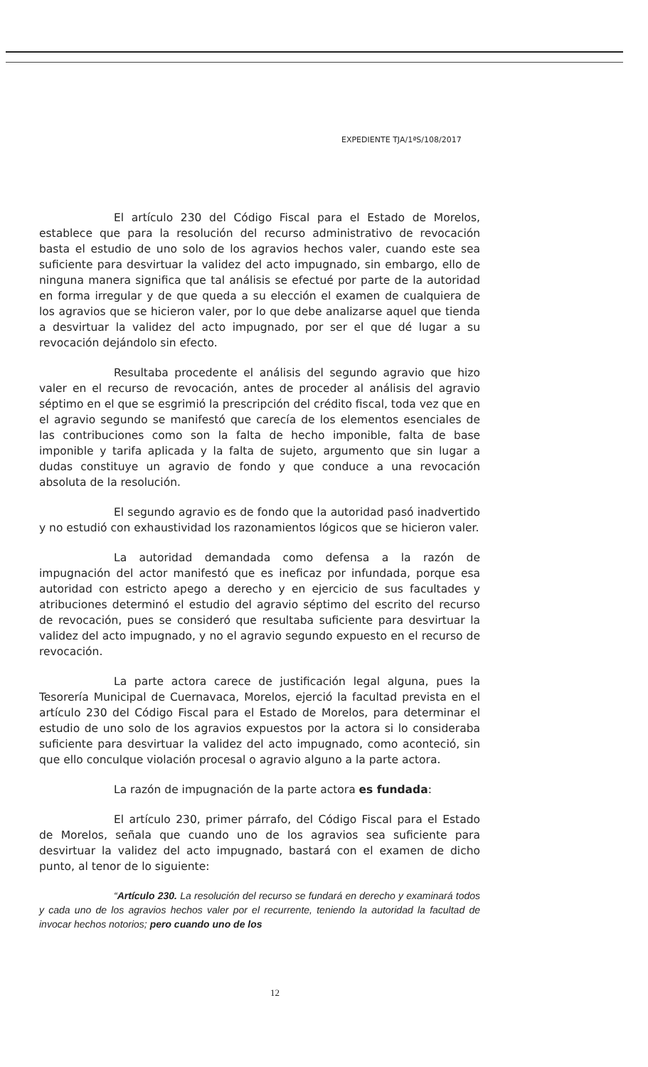EXPEDIENTE TJA/1ªS/108/2017
El artículo 230 del Código Fiscal para el Estado de Morelos, establece que para la resolución del recurso administrativo de revocación basta el estudio de uno solo de los agravios hechos valer, cuando este sea suficiente para desvirtuar la validez del acto impugnado, sin embargo, ello de ninguna manera significa que tal análisis se efectué por parte de la autoridad en forma irregular y de que queda a su elección el examen de cualquiera de los agravios que se hicieron valer, por lo que debe analizarse aquel que tienda a desvirtuar la validez del acto impugnado, por ser el que dé lugar a su revocación dejándolo sin efecto.
Resultaba procedente el análisis del segundo agravio que hizo valer en el recurso de revocación, antes de proceder al análisis del agravio séptimo en el que se esgrimió la prescripción del crédito fiscal, toda vez que en el agravio segundo se manifestó que carecía de los elementos esenciales de las contribuciones como son la falta de hecho imponible, falta de base imponible y tarifa aplicada y la falta de sujeto, argumento que sin lugar a dudas constituye un agravio de fondo y que conduce a una revocación absoluta de la resolución.
El segundo agravio es de fondo que la autoridad pasó inadvertido y no estudió con exhaustividad los razonamientos lógicos que se hicieron valer.
La autoridad demandada como defensa a la razón de impugnación del actor manifestó que es ineficaz por infundada, porque esa autoridad con estricto apego a derecho y en ejercicio de sus facultades y atribuciones determinó el estudio del agravio séptimo del escrito del recurso de revocación, pues se consideró que resultaba suficiente para desvirtuar la validez del acto impugnado, y no el agravio segundo expuesto en el recurso de revocación.
La parte actora carece de justificación legal alguna, pues la Tesorería Municipal de Cuernavaca, Morelos, ejerció la facultad prevista en el artículo 230 del Código Fiscal para el Estado de Morelos, para determinar el estudio de uno solo de los agravios expuestos por la actora si lo consideraba suficiente para desvirtuar la validez del acto impugnado, como aconteció, sin que ello conculque violación procesal o agravio alguno a la parte actora.
La razón de impugnación de la parte actora es fundada:
El artículo 230, primer párrafo, del Código Fiscal para el Estado de Morelos, señala que cuando uno de los agravios sea suficiente para desvirtuar la validez del acto impugnado, bastará con el examen de dicho punto, al tenor de lo siguiente:
“Artículo 230. La resolución del recurso se fundará en derecho y examinará todos y cada uno de los agravios hechos valer por el recurrente, teniendo la autoridad la facultad de invocar hechos notorios; pero cuando uno de los
12